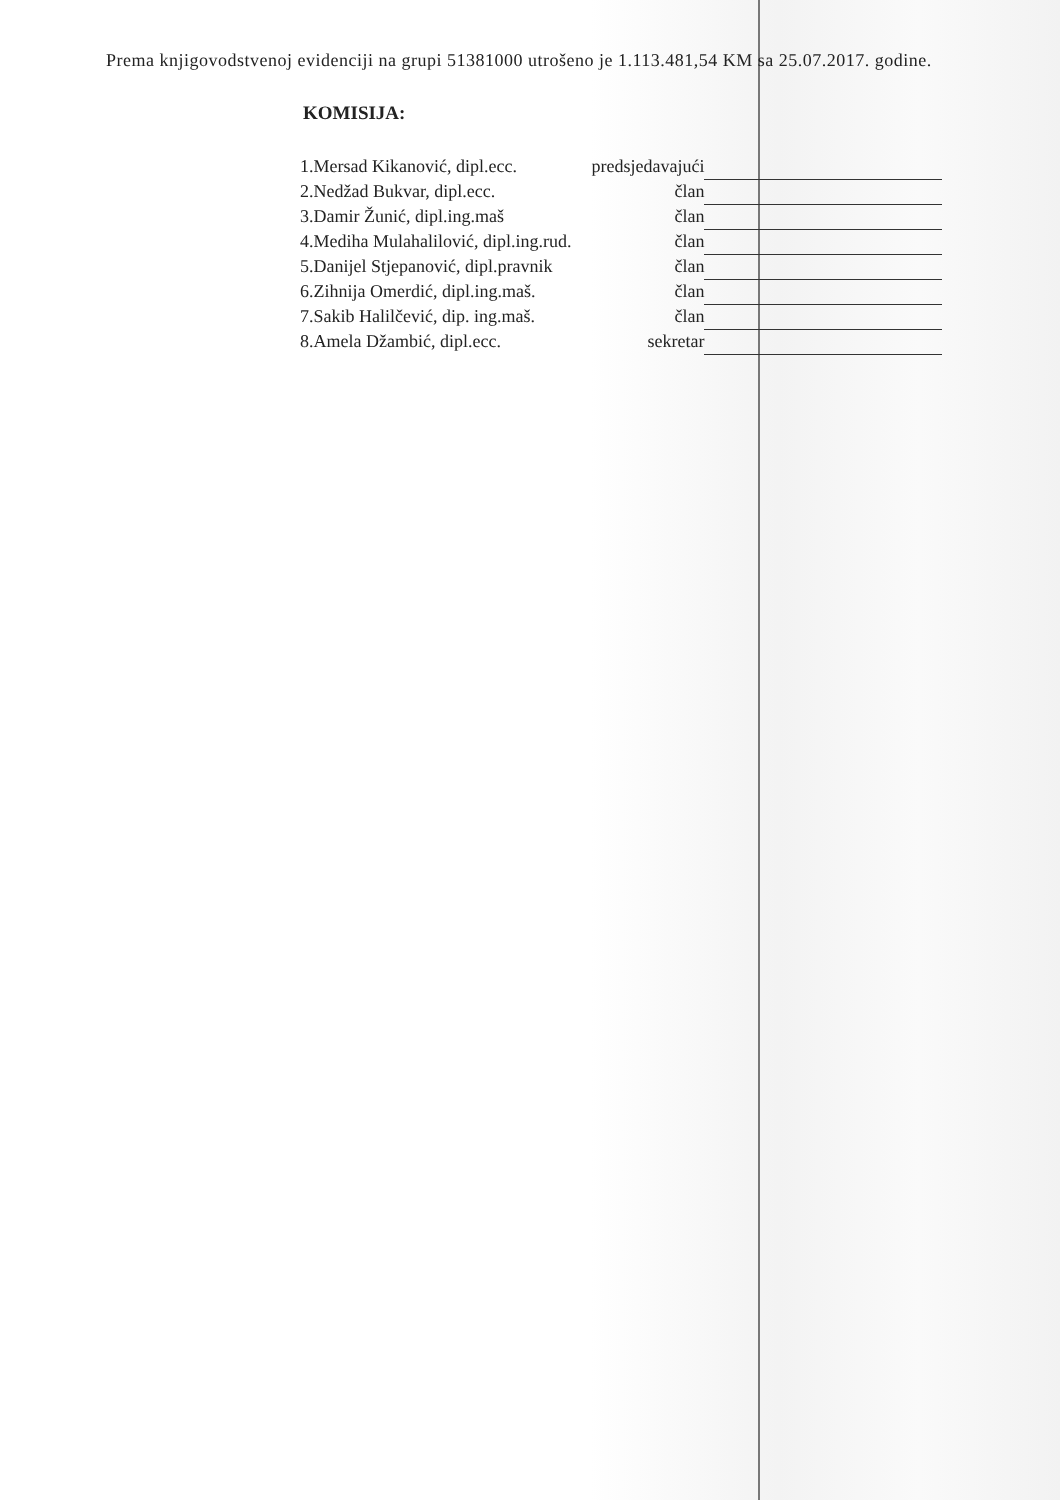Prema knjigovodstvenoj evidenciji na grupi 51381000 utrošeno je 1.113.481,54 KM sa 25.07.2017. godine.
KOMISIJA:
| 1.Mersad Kikanović, dipl.ecc. | predsjedavajući | |
| 2.Nedžad Bukvar, dipl.ecc. | član | |
| 3.Damir Žunić, dipl.ing.maš | član | |
| 4.Mediha Mulahalilović, dipl.ing.rud. | član | |
| 5.Danijel Stjepanović, dipl.pravnik | član | |
| 6.Zihnija Omerdić, dipl.ing.maš. | član | |
| 7.Sakib Halilčević, dip. ing.maš. | član | |
| 8.Amela Džambić, dipl.ecc. | sekretar | |